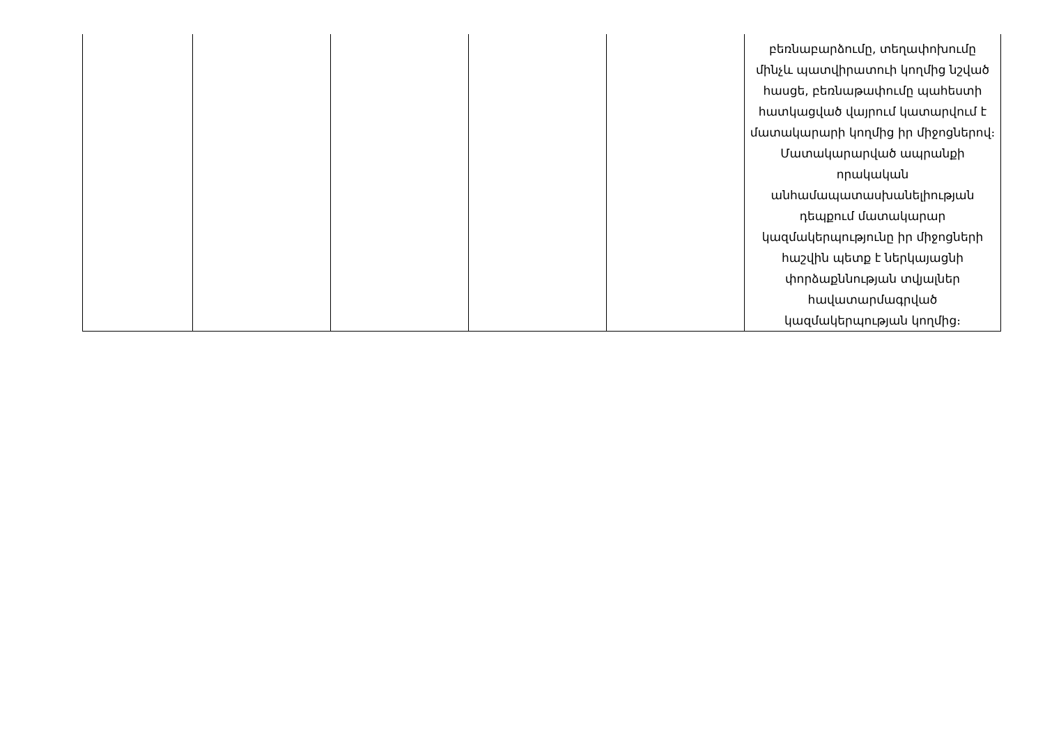| | | | | | բեռնաբարձումը, տեղափոխումը մինչև պատվիրատուի կողմից նշված հասցե, բեռնաթափումը պահեստի հատկացված վայրում կատարվում է մատակարարի կողմից իր միջոցներով։ Մատակարարված ապրանքի որակական անհամապատասխանելիության դեպքում մատակարար կազմակերպությունը իր միջոցների հաշվին պետք է ներկայացնի փորձաքննության տվյալներ հավատարմագրված կազմակերպության կողմից։ |